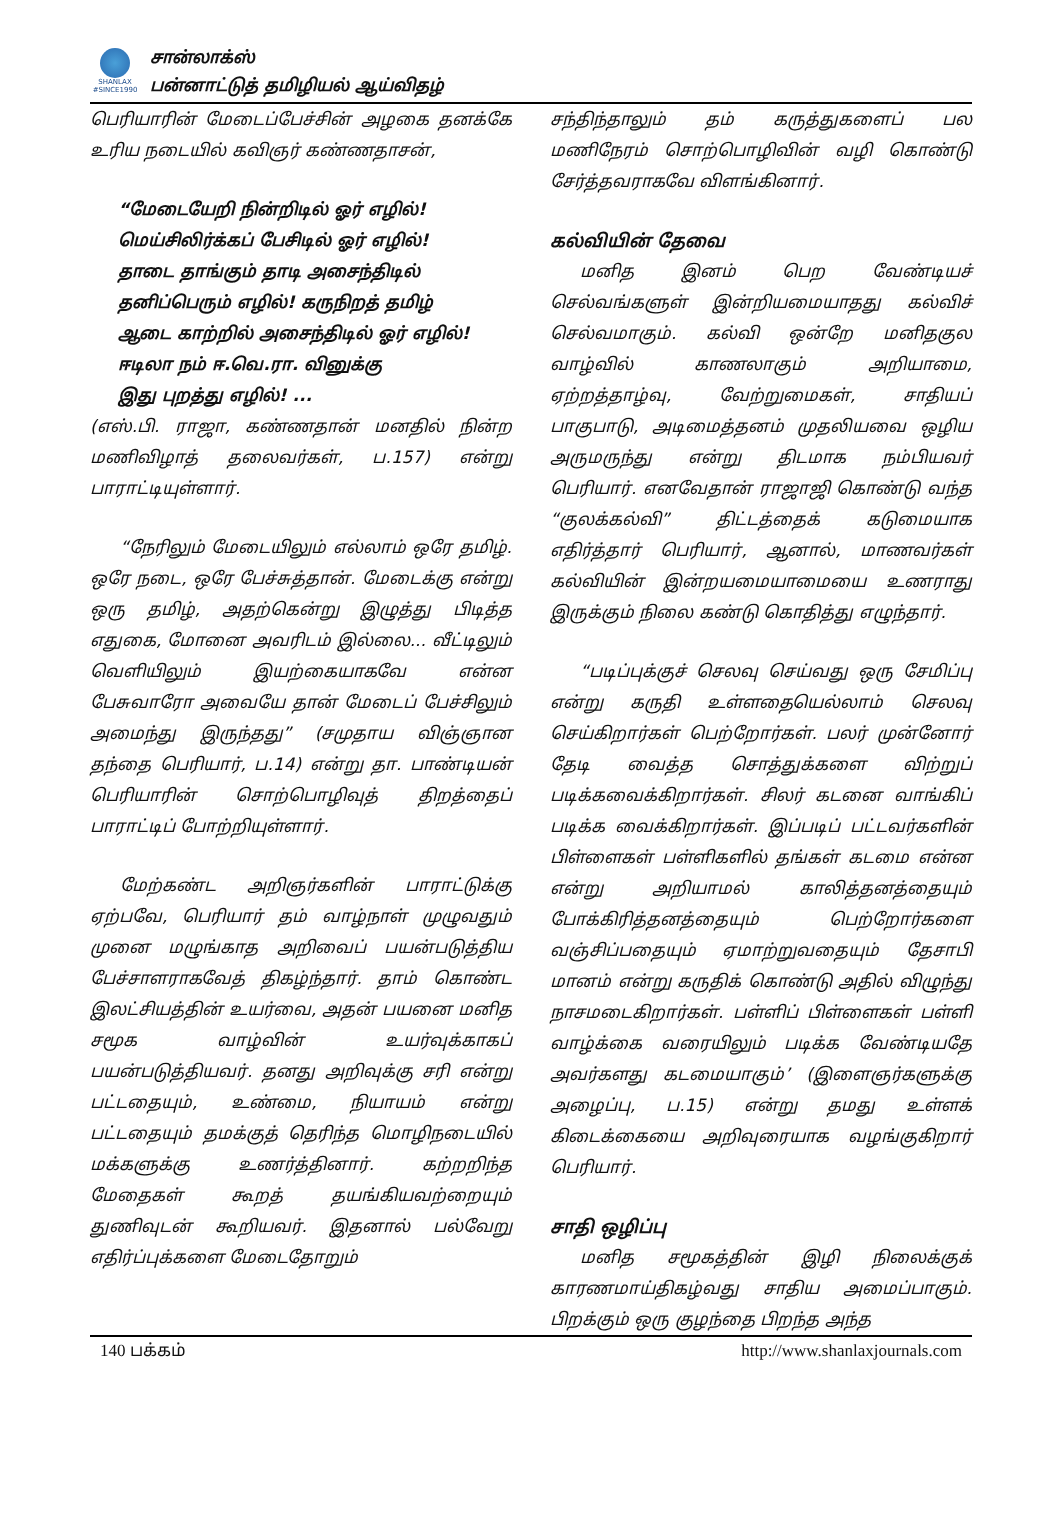SHANLAX
#SINCE1990
சான்லாக்ஸ்
பன்னாட்டுத் தமிழியல் ஆய்விதழ்
பெரியாரின் மேடைப்பேச்சின் அழகை தனக்கே உரிய நடையில் கவிஞர் கண்ணதாசன்,
“மேடையேறி நின்றிடில் ஓர் எழில்!
மெய்சிலிர்க்கப் பேசிடில் ஓர் எழில்!
தாடை தாங்கும் தாடி அசைந்திடில்
தனிப்பெரும் எழில்! கருநிறத் தமிழ்
ஆடை காற்றில் அசைந்திடில் ஓர் எழில்!
ஈடிலா நம் ஈ.வெ.ரா. வினுக்கு
இது புறத்து எழில்! ...
(எஸ்.பி. ராஜா, கண்ணதான் மனதில் நின்ற மணிவிழாத் தலைவர்கள், ப.157) என்று பாராட்டியுள்ளார்.
“நேரிலும் மேடையிலும் எல்லாம் ஒரே தமிழ். ஒரே நடை, ஒரே பேச்சுத்தான். மேடைக்கு என்று ஒரு தமிழ், அதற்கென்று இழுத்து பிடித்த எதுகை, மோனை அவரிடம் இல்லை... வீட்டிலும் வெளியிலும் இயற்கையாகவே என்ன பேசுவாரோ அவையே தான் மேடைப் பேச்சிலும் அமைந்து இருந்தது” (சமுதாய விஞ்ஞான தந்தை பெரியார், ப.14) என்று தா. பாண்டியன் பெரியாரின் சொற்பொழிவுத் திறத்தைப் பாராட்டிப் போற்றியுள்ளார்.
மேற்கண்ட அறிஞர்களின் பாராட்டுக்கு ஏற்பவே, பெரியார் தம் வாழ்நாள் முழுவதும் முனை மழுங்காத அறிவைப் பயன்படுத்திய பேச்சாளராகவேத் திகழ்ந்தார். தாம் கொண்ட இலட்சியத்தின் உயர்வை, அதன் பயனை மனித சமூக வாழ்வின் உயர்வுக்காகப் பயன்படுத்தியவர். தனது அறிவுக்கு சரி என்று பட்டதையும், உண்மை, நியாயம் என்று பட்டதையும் தமக்குத் தெரிந்த மொழிநடையில் மக்களுக்கு உணர்த்தினார். கற்றறிந்த மேதைகள் கூறத் தயங்கியவற்றையும் துணிவுடன் கூறியவர். இதனால் பல்வேறு எதிர்ப்புக்களை மேடைதோறும்
சந்திந்தாலும் தம் கருத்துகளைப் பல மணிநேரம் சொற்பொழிவின் வழி கொண்டு சேர்த்தவராகவே விளங்கினார்.
கல்வியின் தேவை
மனித இனம் பெற வேண்டியச் செல்வங்களுள் இன்றியமையாதது கல்விச் செல்வமாகும். கல்வி ஒன்றே மனிதகுல வாழ்வில் காணலாகும் அறியாமை, ஏற்றத்தாழ்வு, வேற்றுமைகள், சாதியப் பாகுபாடு, அடிமைத்தனம் முதலியவை ஒழிய அருமருந்து என்று திடமாக நம்பியவர் பெரியார். எனவேதான் ராஜாஜி கொண்டு வந்த “குலக்கல்வி” திட்டத்தைக் கடுமையாக எதிர்த்தார் பெரியார், ஆனால், மாணவர்கள் கல்வியின் இன்றயமையாமையை உணராது இருக்கும் நிலை கண்டு கொதித்து எழுந்தார்.
“படிப்புக்குச் செலவு செய்வது ஒரு சேமிப்பு என்று கருதி உள்ளதையெல்லாம் செலவு செய்கிறார்கள் பெற்றோர்கள். பலர் முன்னோர் தேடி வைத்த சொத்துக்களை விற்றுப் படிக்கவைக்கிறார்கள். சிலர் கடனை வாங்கிப் படிக்க வைக்கிறார்கள். இப்படிப் பட்டவர்களின் பிள்ளைகள் பள்ளிகளில் தங்கள் கடமை என்ன என்று அறியாமல் காலித்தனத்தையும் போக்கிரித்தனத்தையும் பெற்றோர்களை வஞ்சிப்பதையும் ஏமாற்றுவதையும் தேசாபி மானம் என்று கருதிக் கொண்டு அதில் விழுந்து நாசமடைகிறார்கள். பள்ளிப் பிள்ளைகள் பள்ளி வாழ்க்கை வரையிலும் படிக்க வேண்டியதே அவர்களது கடமையாகும்’ (இளைஞர்களுக்கு அழைப்பு, ப.15) என்று தமது உள்ளக் கிடைக்கையை அறிவுரையாக வழங்குகிறார் பெரியார்.
சாதி ஒழிப்பு
மனித சமூகத்தின் இழி நிலைக்குக் காரணமாய்திகழ்வது சாதிய அமைப்பாகும். பிறக்கும் ஒரு குழந்தை பிறந்த அந்த
140 பக்கம் http://www.shanlaxjournals.com